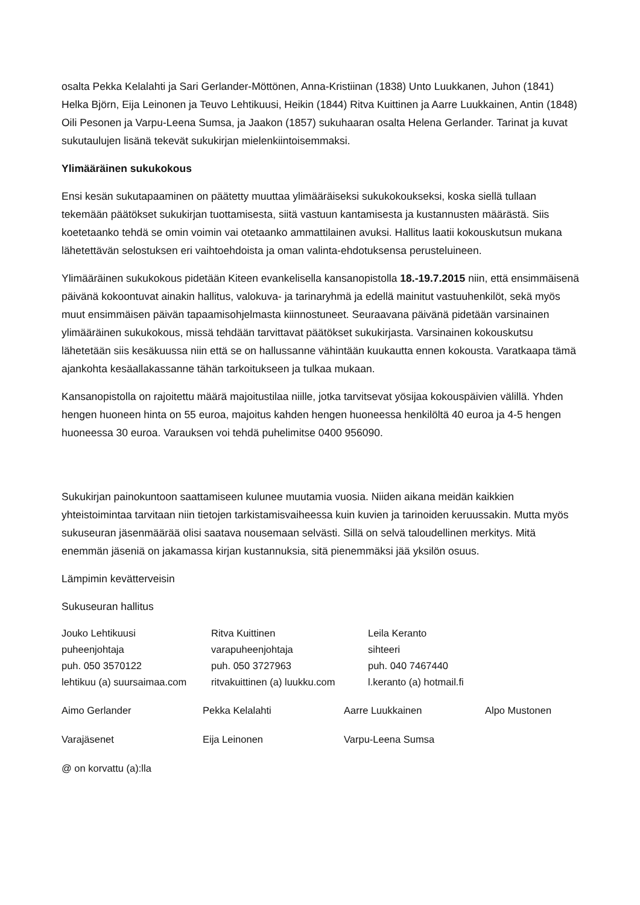osalta Pekka Kelalahti ja Sari Gerlander-Möttönen, Anna-Kristiinan (1838) Unto Luukkanen, Juhon (1841) Helka Björn, Eija Leinonen ja Teuvo Lehtikuusi, Heikin (1844) Ritva Kuittinen ja Aarre Luukkainen, Antin (1848) Oili Pesonen ja Varpu-Leena Sumsa, ja Jaakon (1857) sukuhaaran osalta Helena Gerlander. Tarinat ja kuvat sukutaulujen lisänä tekevät sukukirjan mielenkiintoisemmaksi.
Ylimääräinen sukukokous
Ensi kesän sukutapaaminen on päätetty muuttaa ylimääräiseksi sukukokoukseksi, koska siellä tullaan tekemään päätökset sukukirjan tuottamisesta, siitä vastuun kantamisesta ja kustannusten määrästä. Siis koetetaanko tehdä se omin voimin vai otetaanko ammattilainen avuksi. Hallitus laatii kokouskutsun mukana lähetettävän selostuksen eri vaihtoehdoista ja oman valinta-ehdotuksensa perusteluineen.
Ylimääräinen sukukokous pidetään Kiteen evankelisella kansanopistolla 18.-19.7.2015 niin, että ensimmäisenä päivänä kokoontuvat ainakin hallitus, valokuva- ja tarinaryhmä ja edellä mainitut vastuuhenkilöt, sekä myös muut ensimmäisen päivän tapaamisohjelmasta kiinnostuneet. Seuraavana päivänä pidetään varsinainen ylimääräinen sukukokous, missä tehdään tarvittavat päätökset sukukirjasta. Varsinainen kokouskutsu lähetetään siis kesäkuussa niin että se on hallussanne vähintään kuukautta ennen kokousta. Varatkaapa tämä ajankohta kesäallakassanne tähän tarkoitukseen ja tulkaa mukaan.
Kansanopistolla on rajoitettu määrä majoitustilaa niille, jotka tarvitsevat yösijaa kokouspäivien välillä. Yhden hengen huoneen hinta on 55 euroa, majoitus kahden hengen huoneessa henkilöltä 40 euroa ja 4-5 hengen huoneessa 30 euroa. Varauksen voi tehdä puhelimitse 0400 956090.
Sukukirjan painokuntoon saattamiseen kulunee muutamia vuosia. Niiden aikana meidän kaikkien yhteistoimintaa tarvitaan niin tietojen tarkistamisvaiheessa kuin kuvien ja tarinoiden keruussakin. Mutta myös sukuseuran jäsenmäärää olisi saatava nousemaan selvästi. Sillä on selvä taloudellinen merkitys. Mitä enemmän jäseniä on jakamassa kirjan kustannuksia, sitä pienemmäksi jää yksilön osuus.
Lämpimin kevätterveisin
Sukuseuran hallitus
Jouko Lehtikuusi
puheenjohtaja
puh. 050 3570122
lehtikuu (a) suursaimaa.com
Ritva Kuittinen
varapuheenjohtaja
puh. 050 3727963
ritvakuittinen (a) luukku.com
Leila Keranto
sihteeri
puh. 040 7467440
l.keranto (a) hotmail.fi
Aimo Gerlander
Pekka Kelalahti
Aarre Luukkainen
Alpo Mustonen
Varajäsenet
Eija Leinonen
Varpu-Leena Sumsa
@ on korvattu (a):lla